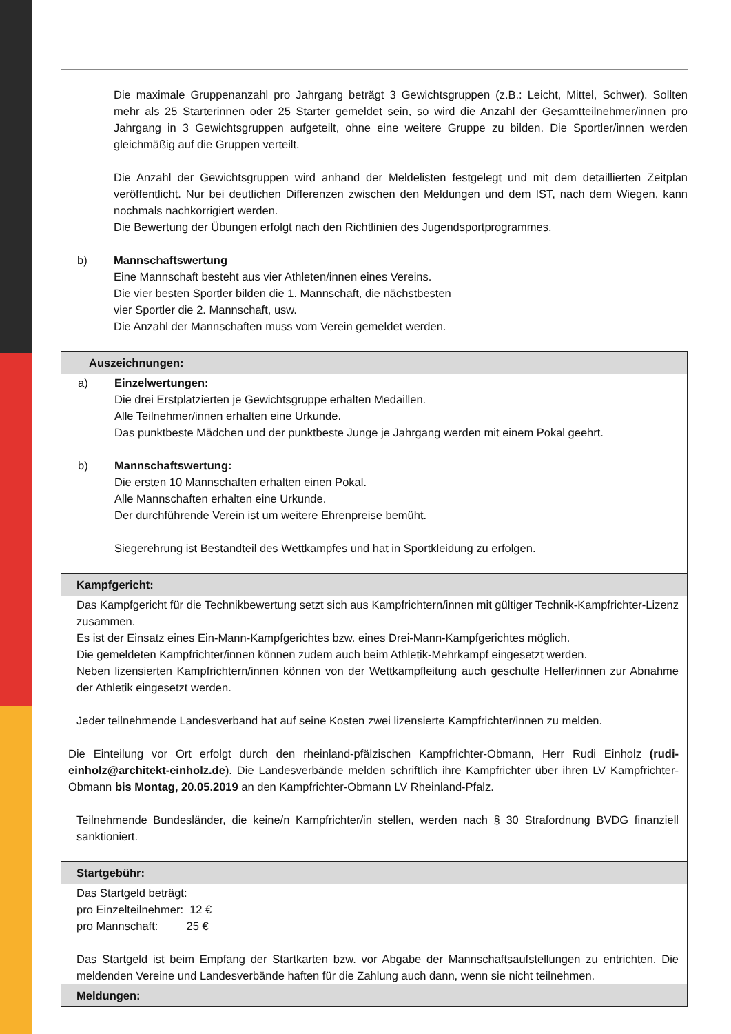Die maximale Gruppenanzahl pro Jahrgang beträgt 3 Gewichtsgruppen (z.B.: Leicht, Mittel, Schwer). Sollten mehr als 25 Starterinnen oder 25 Starter gemeldet sein, so wird die Anzahl der Gesamtteilnehmer/innen pro Jahrgang in 3 Gewichtsgruppen aufgeteilt, ohne eine weitere Gruppe zu bilden. Die Sportler/innen werden gleichmäßig auf die Gruppen verteilt.
Die Anzahl der Gewichtsgruppen wird anhand der Meldelisten festgelegt und mit dem detaillierten Zeitplan veröffentlicht. Nur bei deutlichen Differenzen zwischen den Meldungen und dem IST, nach dem Wiegen, kann nochmals nachkorrigiert werden.
Die Bewertung der Übungen erfolgt nach den Richtlinien des Jugendsportprogrammes.
b) Mannschaftswertung
Eine Mannschaft besteht aus vier Athleten/innen eines Vereins.
Die vier besten Sportler bilden die 1. Mannschaft, die nächstbesten
vier Sportler die 2. Mannschaft, usw.
Die Anzahl der Mannschaften muss vom Verein gemeldet werden.
| Auszeichnungen: |
| --- |
| a) Einzelwertungen: Die drei Erstplatzierten je Gewichtsgruppe erhalten Medaillen. Alle Teilnehmer/innen erhalten eine Urkunde. Das punktbeste Mädchen und der punktbeste Junge je Jahrgang werden mit einem Pokal geehrt. b) Mannschaftswertung: Die ersten 10 Mannschaften erhalten einen Pokal. Alle Mannschaften erhalten eine Urkunde. Der durchführende Verein ist um weitere Ehrenpreise bemüht. Siegerehrung ist Bestandteil des Wettkampfes und hat in Sportkleidung zu erfolgen. |
| Kampfgericht: |
| Das Kampfgericht für die Technikbewertung setzt sich aus Kampfrichtern/innen mit gültiger Technik-Kampfrichter-Lizenz zusammen. Es ist der Einsatz eines Ein-Mann-Kampfgerichtes bzw. eines Drei-Mann-Kampfgerichtes möglich. Die gemeldeten Kampfrichter/innen können zudem auch beim Athletik-Mehrkampf eingesetzt werden. Neben lizensierten Kampfrichtern/innen können von der Wettkampfleitung auch geschulte Helfer/innen zur Abnahme der Athletik eingesetzt werden. Jeder teilnehmende Landesverband hat auf seine Kosten zwei lizensierte Kampfrichter/innen zu melden. Die Einteilung vor Ort erfolgt durch den rheinland-pfälzischen Kampfrichter-Obmann, Herr Rudi Einholz (rudi-einholz@architekt-einholz.de ). Die Landesverbände melden schriftlich ihre Kampfrichter über ihren LV Kampfrichter-Obmann bis Montag, 20.05.2019 an den Kampfrichter-Obmann LV Rheinland-Pfalz. Teilnehmende Bundesländer, die keine/n Kampfrichter/in stellen, werden nach § 30 Strafordnung BVDG finanziell sanktioniert. |
| Startgebühr: |
| Das Startgeld beträgt: pro Einzelteilnehmer: 12 € pro Mannschaft: 25 € Das Startgeld ist beim Empfang der Startkarten bzw. vor Abgabe der Mannschaftsaufstellungen zu entrichten. Die meldenden Vereine und Landesverbände haften für die Zahlung auch dann, wenn sie nicht teilnehmen. |
| Meldungen: |